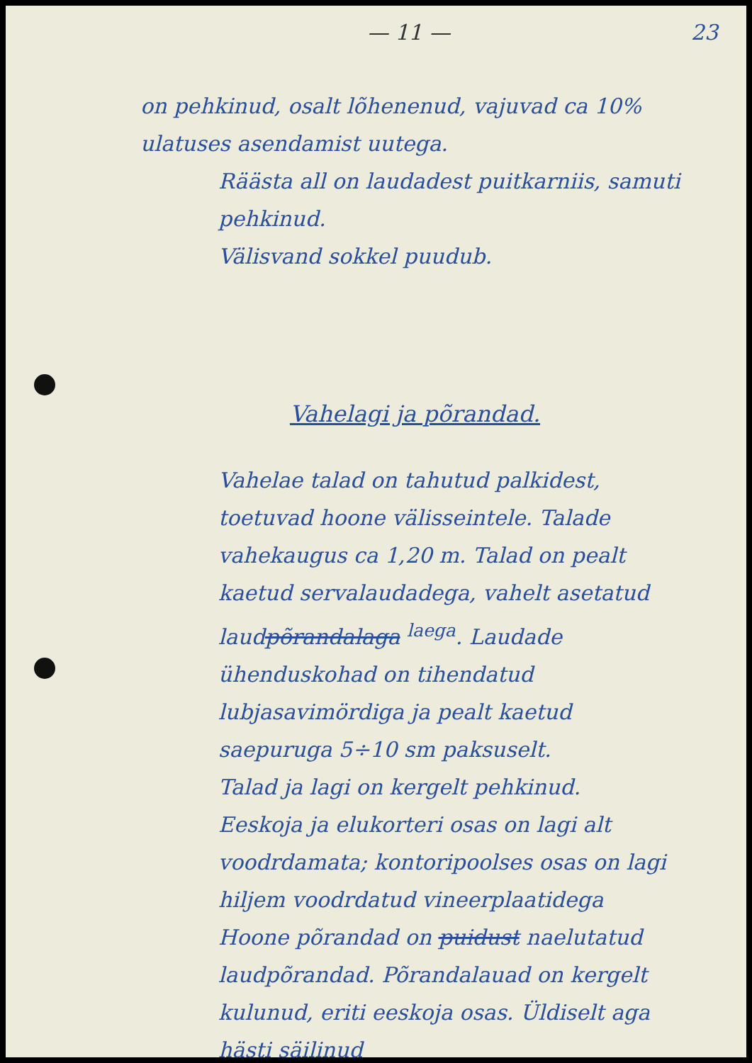— 11 — 23
on pehkinud, osalt lõhenenud, vajuvad ca 10% ulatuses asendamist uutega.
Räästa all on laudadest puitkarniis, samuti pehkinud.
Välisvand sokkel puudub.
Vahelagi ja põrandad.
Vahelae talad on tahutud palkidest, toetuvad hoone välisseintele. Talade vahekaugus ca 1,20 m. Talad on pealt kaetud servalaudadega, vahelt asetatud laudpõrandalaga <sup>laega</sup>. Laudade ühenduskohad on tihendatud lubjasavimördiga ja pealt kaetud saepuruga 5÷10 sm paksuselt.
Talad ja lagi on kergelt pehkinud.
Eeskoja ja elukorteri osas on lagi alt voodrdamata; kontoripoolses osas on lagi hiljem voodrdatud vineerplaatidega
Hoone põrandad on puidust naelutatud laudpõrandad. Põrandalauad on kergelt kulunud, eriti eeskoja osas. Üldiselt aga hästi säilinud